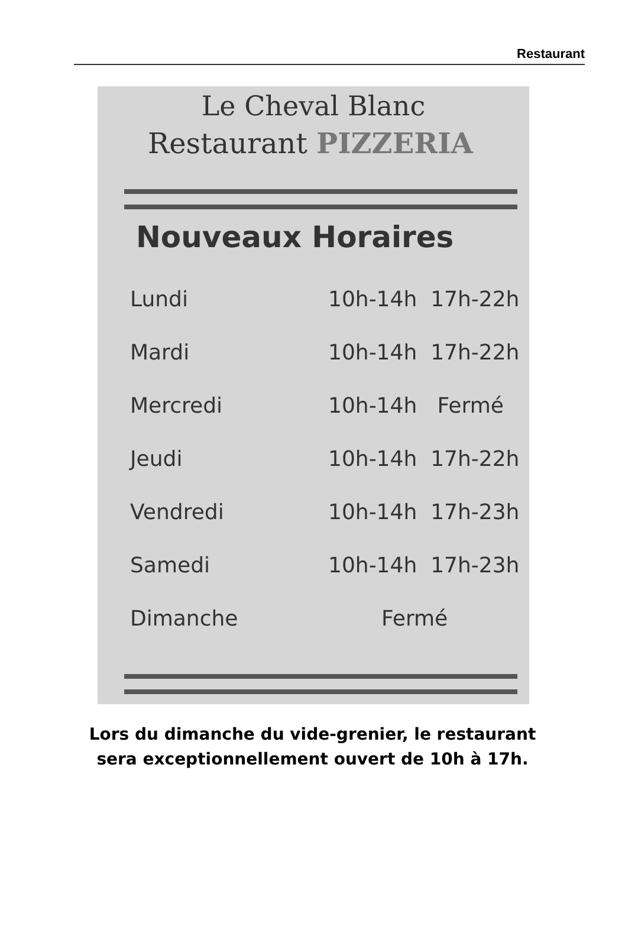Restaurant
Le Cheval Blanc
Restaurant PIZZERIA
Nouveaux Horaires
| Lundi | 10h-14h 17h-22h |
| Mardi | 10h-14h 17h-22h |
| Mercredi | 10h-14h Fermé |
| Jeudi | 10h-14h 17h-22h |
| Vendredi | 10h-14h 17h-23h |
| Samedi | 10h-14h 17h-23h |
| Dimanche | Fermé |
Lors du dimanche du vide-grenier, le restaurant
sera exceptionnellement ouvert de 10h à 17h.